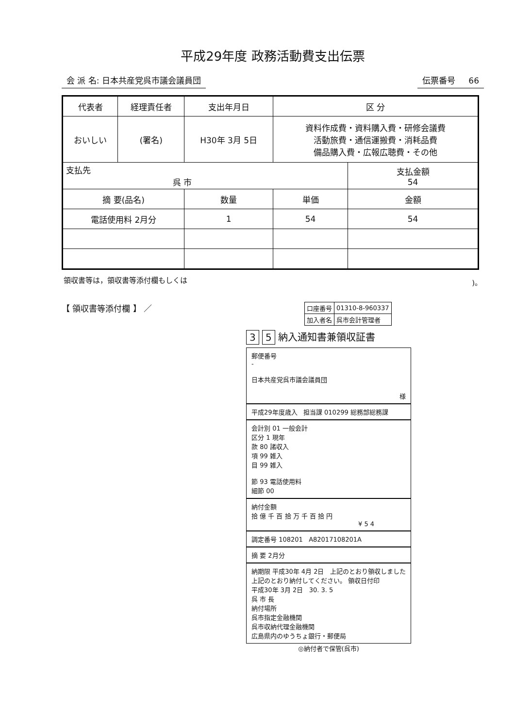平成29年度 政務活動費支出伝票
会 派 名: 日本共産党呉市議会議員団 伝票番号 66
| 代表者 | 経理責任者 | 支出年月日 | 区 分 | |
| おいしい | (署名) | H30年 3月 5日 | 資料作成費・資料購入費・研修会議費 活動旅費・通信運搬費・消耗品費 備品購入費・広報広聴費・その他 | |
| 支払先 呉 市 | | | | 支払金額 54 |
| 摘 要(品名) | | 数量 | 単価 | 金額 |
| 電話使用料 2月分 | | 1 | 54 | 54 |
領収書等は，領収書等添付欄もしくは)。
【 領収書等添付欄 】 ／
| 口座番号 | 01310-8-960337 |
| 加入者名 | 呉市会計管理者 |
3 5 納入通知書兼領収証書
郵便番号
-
日本共産党呉市議会議員団
様
平成29年度歳入 担当課 010299 総務部総務課
会計別 01 一般会計
区分 1 現年
款 80 諸収入
項 99 雑入
目 99 雑入
節 93 電話使用料
細節 00
納付金額
拾 億 千 百 拾 万 千 百 拾 円
¥ 5 4
調定番号 108201 A82017108201A
摘 要 2月分
納期限 平成30年 4月 2日 上記のとおり領収しました
上記のとおり納付してください。 領収日付印
平成30年 3月 2日 30. 3. 5
呉 市 長
納付場所
呉市指定金融機関
呉市収納代理金融機関
広島県内のゆうちょ銀行・郵便局
◎納付者で保管(呉市)